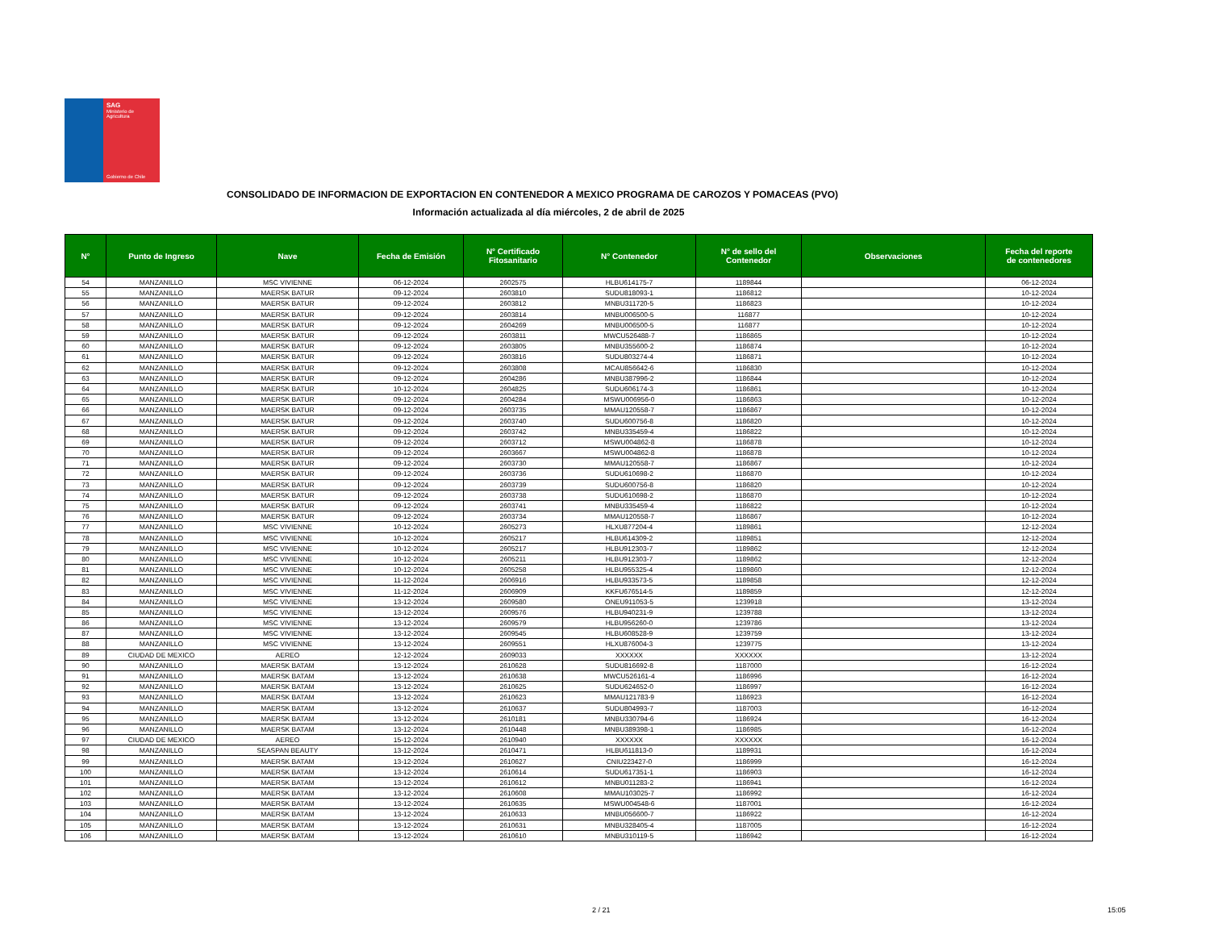SAG
Ministerio de
Agricultura
Gobierno de Chile
CONSOLIDADO DE INFORMACION DE EXPORTACION EN CONTENEDOR A MEXICO PROGRAMA DE CAROZOS Y POMACEAS (PVO)
Información actualizada al día miércoles, 2 de abril de 2025
| N° | Punto de Ingreso | Nave | Fecha de Emisión | N° Certificado Fitosanitario | N° Contenedor | N° de sello del Contenedor | Observaciones | Fecha del reporte de contenedores |
| --- | --- | --- | --- | --- | --- | --- | --- | --- |
| 54 | MANZANILLO | MSC VIVIENNE | 06-12-2024 | 2602575 | HLBU614175-7 | 1189844 | | 06-12-2024 |
| 55 | MANZANILLO | MAERSK BATUR | 09-12-2024 | 2603810 | SUDU818093-1 | 1186812 | | 10-12-2024 |
| 56 | MANZANILLO | MAERSK BATUR | 09-12-2024 | 2603812 | MNBU311720-5 | 1186823 | | 10-12-2024 |
| 57 | MANZANILLO | MAERSK BATUR | 09-12-2024 | 2603814 | MNBU006500-5 | 116877 | | 10-12-2024 |
| 58 | MANZANILLO | MAERSK BATUR | 09-12-2024 | 2604269 | MNBU006500-5 | 116877 | | 10-12-2024 |
| 59 | MANZANILLO | MAERSK BATUR | 09-12-2024 | 2603811 | MWCU526488-7 | 1186865 | | 10-12-2024 |
| 60 | MANZANILLO | MAERSK BATUR | 09-12-2024 | 2603805 | MNBU355600-2 | 1186874 | | 10-12-2024 |
| 61 | MANZANILLO | MAERSK BATUR | 09-12-2024 | 2603816 | SUDU803274-4 | 1186871 | | 10-12-2024 |
| 62 | MANZANILLO | MAERSK BATUR | 09-12-2024 | 2603808 | MCAU856642-6 | 1186830 | | 10-12-2024 |
| 63 | MANZANILLO | MAERSK BATUR | 09-12-2024 | 2604286 | MNBU387996-2 | 1186844 | | 10-12-2024 |
| 64 | MANZANILLO | MAERSK BATUR | 10-12-2024 | 2604825 | SUDU606174-3 | 1186861 | | 10-12-2024 |
| 65 | MANZANILLO | MAERSK BATUR | 09-12-2024 | 2604284 | MSWU006956-0 | 1186863 | | 10-12-2024 |
| 66 | MANZANILLO | MAERSK BATUR | 09-12-2024 | 2603735 | MMAU120558-7 | 1186867 | | 10-12-2024 |
| 67 | MANZANILLO | MAERSK BATUR | 09-12-2024 | 2603740 | SUDU600756-8 | 1186820 | | 10-12-2024 |
| 68 | MANZANILLO | MAERSK BATUR | 09-12-2024 | 2603742 | MNBU335459-4 | 1186822 | | 10-12-2024 |
| 69 | MANZANILLO | MAERSK BATUR | 09-12-2024 | 2603712 | MSWU004862-8 | 1186878 | | 10-12-2024 |
| 70 | MANZANILLO | MAERSK BATUR | 09-12-2024 | 2603667 | MSWU004862-8 | 1186878 | | 10-12-2024 |
| 71 | MANZANILLO | MAERSK BATUR | 09-12-2024 | 2603730 | MMAU120558-7 | 1186867 | | 10-12-2024 |
| 72 | MANZANILLO | MAERSK BATUR | 09-12-2024 | 2603736 | SUDU610698-2 | 1186870 | | 10-12-2024 |
| 73 | MANZANILLO | MAERSK BATUR | 09-12-2024 | 2603739 | SUDU600756-8 | 1186820 | | 10-12-2024 |
| 74 | MANZANILLO | MAERSK BATUR | 09-12-2024 | 2603738 | SUDU610698-2 | 1186870 | | 10-12-2024 |
| 75 | MANZANILLO | MAERSK BATUR | 09-12-2024 | 2603741 | MNBU335459-4 | 1186822 | | 10-12-2024 |
| 76 | MANZANILLO | MAERSK BATUR | 09-12-2024 | 2603734 | MMAU120558-7 | 1186867 | | 10-12-2024 |
| 77 | MANZANILLO | MSC VIVIENNE | 10-12-2024 | 2605273 | HLXU877204-4 | 1189861 | | 12-12-2024 |
| 78 | MANZANILLO | MSC VIVIENNE | 10-12-2024 | 2605217 | HLBU614309-2 | 1189851 | | 12-12-2024 |
| 79 | MANZANILLO | MSC VIVIENNE | 10-12-2024 | 2605217 | HLBU912303-7 | 1189862 | | 12-12-2024 |
| 80 | MANZANILLO | MSC VIVIENNE | 10-12-2024 | 2605211 | HLBU912303-7 | 1189862 | | 12-12-2024 |
| 81 | MANZANILLO | MSC VIVIENNE | 10-12-2024 | 2605258 | HLBU955325-4 | 1189860 | | 12-12-2024 |
| 82 | MANZANILLO | MSC VIVIENNE | 11-12-2024 | 2606916 | HLBU933573-5 | 1189858 | | 12-12-2024 |
| 83 | MANZANILLO | MSC VIVIENNE | 11-12-2024 | 2606909 | KKFU676514-5 | 1189859 | | 12-12-2024 |
| 84 | MANZANILLO | MSC VIVIENNE | 13-12-2024 | 2609580 | ONEU911053-5 | 1239918 | | 13-12-2024 |
| 85 | MANZANILLO | MSC VIVIENNE | 13-12-2024 | 2609576 | HLBU940231-9 | 1239788 | | 13-12-2024 |
| 86 | MANZANILLO | MSC VIVIENNE | 13-12-2024 | 2609579 | HLBU956260-0 | 1239786 | | 13-12-2024 |
| 87 | MANZANILLO | MSC VIVIENNE | 13-12-2024 | 2609545 | HLBU608528-9 | 1239759 | | 13-12-2024 |
| 88 | MANZANILLO | MSC VIVIENNE | 13-12-2024 | 2609551 | HLXU876004-3 | 1239775 | | 13-12-2024 |
| 89 | CIUDAD DE MEXICO | AEREO | 12-12-2024 | 2609033 | XXXXXX | XXXXXX | | 13-12-2024 |
| 90 | MANZANILLO | MAERSK BATAM | 13-12-2024 | 2610628 | SUDU816692-8 | 1187000 | | 16-12-2024 |
| 91 | MANZANILLO | MAERSK BATAM | 13-12-2024 | 2610638 | MWCU526161-4 | 1186996 | | 16-12-2024 |
| 92 | MANZANILLO | MAERSK BATAM | 13-12-2024 | 2610625 | SUDU624652-0 | 1186997 | | 16-12-2024 |
| 93 | MANZANILLO | MAERSK BATAM | 13-12-2024 | 2610623 | MMAU121783-9 | 1186923 | | 16-12-2024 |
| 94 | MANZANILLO | MAERSK BATAM | 13-12-2024 | 2610637 | SUDU804993-7 | 1187003 | | 16-12-2024 |
| 95 | MANZANILLO | MAERSK BATAM | 13-12-2024 | 2610181 | MNBU330794-6 | 1186924 | | 16-12-2024 |
| 96 | MANZANILLO | MAERSK BATAM | 13-12-2024 | 2610448 | MNBU389398-1 | 1186985 | | 16-12-2024 |
| 97 | CIUDAD DE MEXICO | AEREO | 15-12-2024 | 2610940 | XXXXXX | XXXXXX | | 16-12-2024 |
| 98 | MANZANILLO | SEASPAN BEAUTY | 13-12-2024 | 2610471 | HLBU611813-0 | 1189931 | | 16-12-2024 |
| 99 | MANZANILLO | MAERSK BATAM | 13-12-2024 | 2610627 | CNIU223427-0 | 1186999 | | 16-12-2024 |
| 100 | MANZANILLO | MAERSK BATAM | 13-12-2024 | 2610614 | SUDU617351-1 | 1186903 | | 16-12-2024 |
| 101 | MANZANILLO | MAERSK BATAM | 13-12-2024 | 2610612 | MNBU011283-2 | 1186941 | | 16-12-2024 |
| 102 | MANZANILLO | MAERSK BATAM | 13-12-2024 | 2610608 | MMAU103025-7 | 1186992 | | 16-12-2024 |
| 103 | MANZANILLO | MAERSK BATAM | 13-12-2024 | 2610635 | MSWU004548-6 | 1187001 | | 16-12-2024 |
| 104 | MANZANILLO | MAERSK BATAM | 13-12-2024 | 2610633 | MNBU056600-7 | 1186922 | | 16-12-2024 |
| 105 | MANZANILLO | MAERSK BATAM | 13-12-2024 | 2610631 | MNBU328405-4 | 1187005 | | 16-12-2024 |
| 106 | MANZANILLO | MAERSK BATAM | 13-12-2024 | 2610610 | MNBU310119-5 | 1186942 | | 16-12-2024 |
2 / 21 15:05